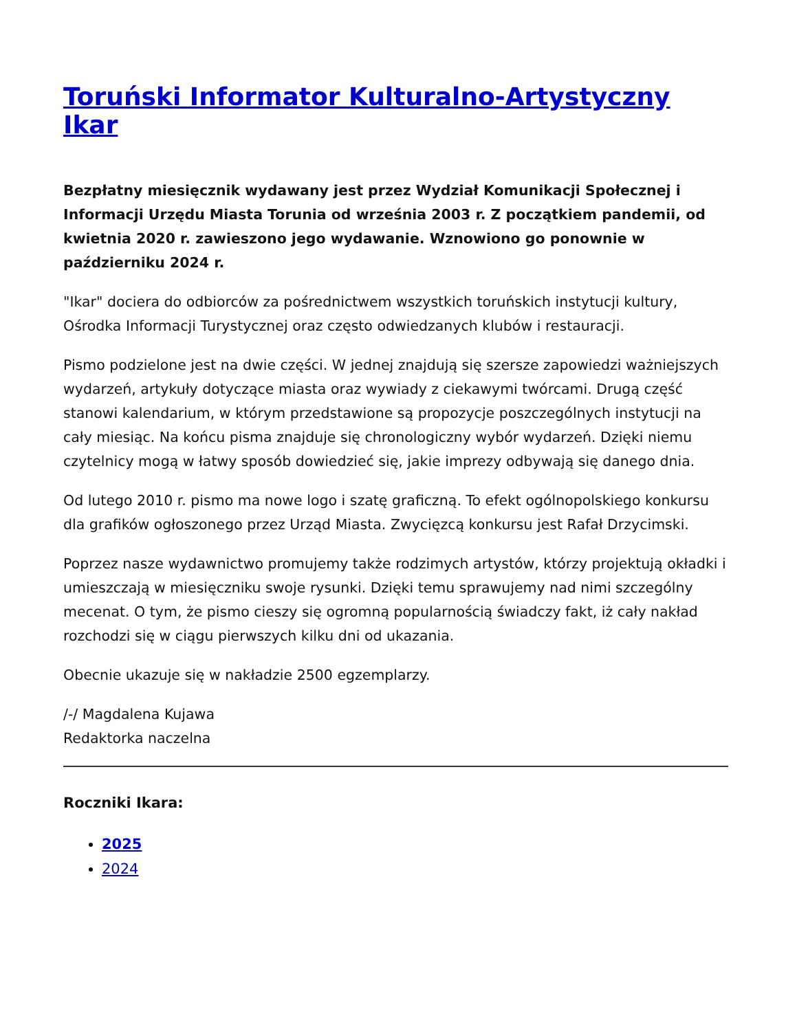Toruński Informator Kulturalno-Artystyczny Ikar
Bezpłatny miesięcznik wydawany jest przez Wydział Komunikacji Społecznej i Informacji Urzędu Miasta Torunia od września 2003 r. Z początkiem pandemii, od kwietnia 2020 r. zawieszono jego wydawanie. Wznowiono go ponownie w październiku 2024 r.
"Ikar" dociera do odbiorców za pośrednictwem wszystkich toruńskich instytucji kultury, Ośrodka Informacji Turystycznej oraz często odwiedzanych klubów i restauracji.
Pismo podzielone jest na dwie części. W jednej znajdują się szersze zapowiedzi ważniejszych wydarzeń, artykuły dotyczące miasta oraz wywiady z ciekawymi twórcami. Drugą część stanowi kalendarium, w którym przedstawione są propozycje poszczególnych instytucji na cały miesiąc. Na końcu pisma znajduje się chronologiczny wybór wydarzeń. Dzięki niemu czytelnicy mogą w łatwy sposób dowiedzieć się, jakie imprezy odbywają się danego dnia.
Od lutego 2010 r. pismo ma nowe logo i szatę graficzną. To efekt ogólnopolskiego konkursu dla grafików ogłoszonego przez Urząd Miasta. Zwycięzcą konkursu jest Rafał Drzycimski.
Poprzez nasze wydawnictwo promujemy także rodzimych artystów, którzy projektują okładki i umieszczają w miesięczniku swoje rysunki. Dzięki temu sprawujemy nad nimi szczególny mecenat. O tym, że pismo cieszy się ogromną popularnością świadczy fakt, iż cały nakład rozchodzi się w ciągu pierwszych kilku dni od ukazania.
Obecnie ukazuje się w nakładzie 2500 egzemplarzy.
/-/ Magdalena Kujawa
Redaktorka naczelna
Roczniki Ikara:
2025
2024